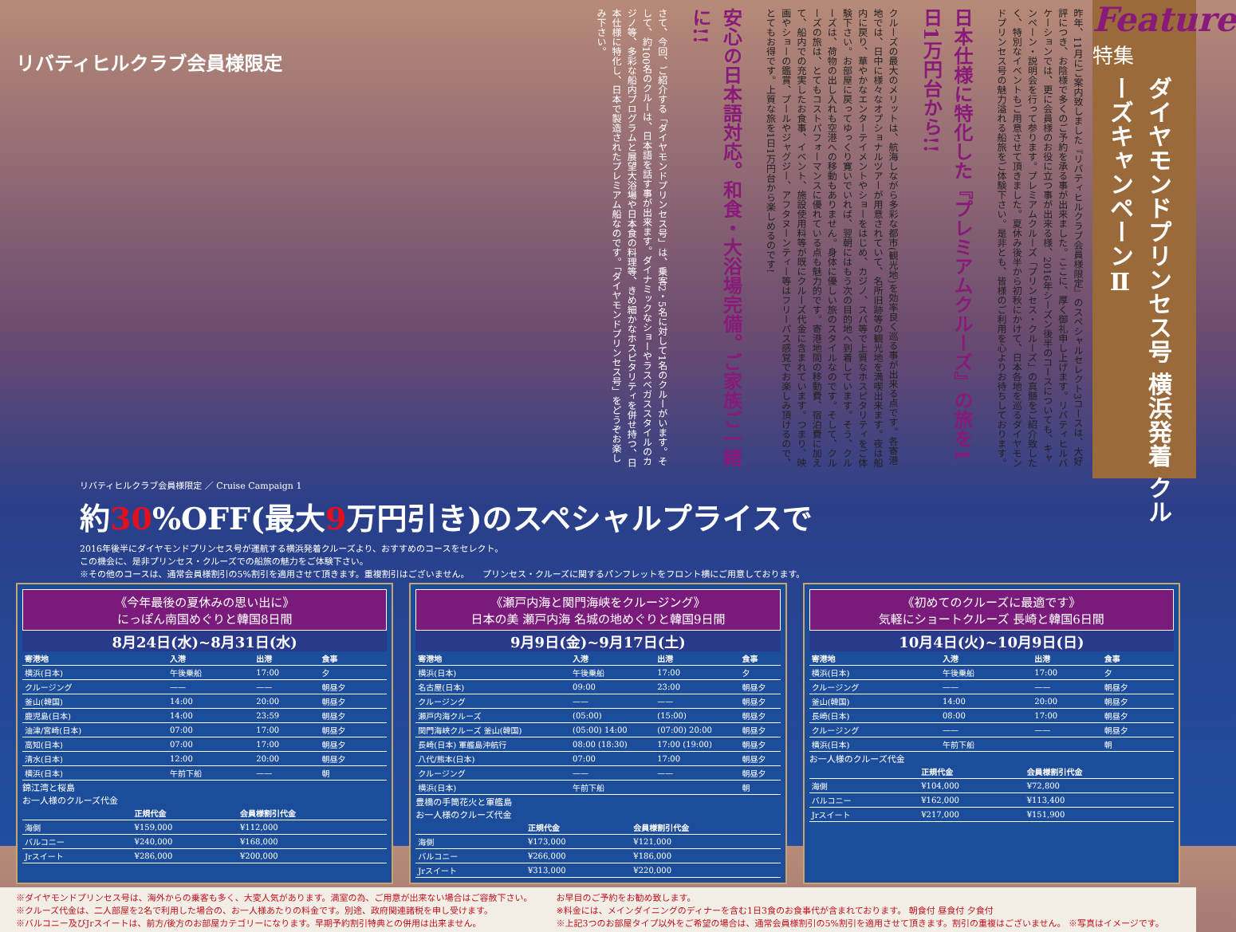Feature
特集
ダイヤモンドプリンセス号 横浜発着 クルーズキャンペーンⅡ
昨年、11月にご案内致しました『リバティヒルクラブ会員様限定』のスペシャルセレクト3コースは、大好評につき、お陰様で多くのご予約を承る事が出来ました。ここに、厚く御礼申し上げます。リバティヒルバケーションでは、更に会員様のお役に立つ事が出来る様、2016年シーズン後半のコースについても、キャンペーン・説明会を行って参ります。プレミアムクルーズ「プリンセス・クルーズ」の真髄をご紹介致したく、特別なイベントもご用意させて頂きました。夏休み後半から初秋にかけて、日本各地を巡るダイヤモンドプリンセス号の魅力溢れる船旅をご体験下さい。是非とも、皆様のご利用を心よりお待ちしております。
日本仕様に特化した『プレミアムクルーズ』の旅を1日1万円台から!!
クルーズの最大のメリットは、航海しながら多彩な都市(観光地)を効率良く巡る事が出来る点です。各寄港地では、日中に様々なオプショナルツアーが用意されていて、名所旧跡等の観光地を満喫出来ます。夜は船内に戻り、華やかなエンターテイメントやショーをはじめ、カジノ、スパ等で上質なホスピタリティをご体験下さい。お部屋に戻ってゆっくり寛いでいれば、翌朝にはもう次の目的地へ到着しています。そう、クルーズは、荷物の出し入れも空港への移動もありません。身体に優しい旅のスタイルなのです。そして、クルーズの旅は、とてもコストパフォーマンスに優れている点も魅力的です。寄港地間の移動費、宿泊費に加えて、船内での充実したお食事、イベント、施設使用料等が既にクルーズ代金に含まれています。つまり、映画やショーの鑑賞、プールやジャグジー、アフタヌーンティー等はフリーパス感覚でお楽しみ頂けるので、とてもお得です。上質な旅を1日1万円台から楽しめるのです!
安心の日本語対応。和食・大浴場完備。ご家族ご一緒に!!
さて、今回、ご紹介する「ダイヤモンドプリンセス号」は、乗客2・5名に対して1名のクルーがいます。そして、約100名のクルーは、日本語を話す事が出来ます。ダイナミックなショーやラスベガススタイルのカジノ等、多彩な船内プログラムと展望大浴場や日本食の料理等、きめ細かなホスピタリティを併せ持つ、日本仕様に特化し、日本で製造されたプレミアム船なのです。「ダイヤモンドプリンセス号」をどうぞお楽しみ下さい。
リバティヒルクラブ会員様限定
リバティヒルクラブ会員様限定 ／ Cruise Campaign 1
約30%OFF(最大9万円引き)のスペシャルプライスで
2016年後半にダイヤモンドプリンセス号が運航する横浜発着クルーズより、おすすめのコースをセレクト。
この機会に、是非プリンセス・クルーズでの船旅の魅力をご体験下さい。
※その他のコースは、通常会員様割引の5%割引を適用させて頂きます。重複割引はございません。　　プリンセス・クルーズに関するパンフレットをフロント横にご用意しております。
《今年最後の夏休みの思い出に》
にっぽん南国めぐりと韓国8日間
8月24日(水)~8月31日(水)
| 寄港地 | 入港 | 出港 | 食事 |
| --- | --- | --- | --- |
| 横浜(日本) | 午後乗船 | 17:00 | 夕 |
| クルージング | —— | —— | 朝昼夕 |
| 釜山(韓国) | 14:00 | 20:00 | 朝昼夕 |
| 鹿児島(日本) | 14:00 | 23:59 | 朝昼夕 |
| 油津/宮崎(日本) | 07:00 | 17:00 | 朝昼夕 |
| 高知(日本) | 07:00 | 17:00 | 朝昼夕 |
| 清水(日本) | 12:00 | 20:00 | 朝昼夕 |
| 横浜(日本) | 午前下船 | —— | 朝 |
錦江湾と桜島
お一人様のクルーズ代金
| | 正規代金 | 会員様割引代金 |
| --- | --- | --- |
| 海側 | ¥159,000 | ¥112,000 |
| バルコニー | ¥240,000 | ¥168,000 |
| Jrスイート | ¥286,000 | ¥200,000 |
《瀬戸内海と関門海峡をクルージング》
日本の美 瀬戸内海 名城の地めぐりと韓国9日間
9月9日(金)~9月17日(土)
| 寄港地 | 入港 | 出港 | 食事 |
| --- | --- | --- | --- |
| 横浜(日本) | 午後乗船 | 17:00 | 夕 |
| 名古屋(日本) | 09:00 | 23:00 | 朝昼夕 |
| クルージング | —— | —— | 朝昼夕 |
| 瀬戸内海クルーズ | (05:00) | (15:00) | 朝昼夕 |
| 関門海峡クルーズ 釜山(韓国) | (05:00) 14:00 | (07:00) 20:00 | 朝昼夕 |
| 長崎(日本) 軍艦島沖航行 | 08:00 (18:30) | 17:00 (19:00) | 朝昼夕 |
| 八代/熊本(日本) | 07:00 | 17:00 | 朝昼夕 |
| クルージング | —— | —— | 朝昼夕 |
| 横浜(日本) | 午前下船 | | 朝 |
豊橋の手筒花火と軍艦島
お一人様のクルーズ代金
| | 正規代金 | 会員様割引代金 |
| --- | --- | --- |
| 海側 | ¥173,000 | ¥121,000 |
| バルコニー | ¥266,000 | ¥186,000 |
| Jrスイート | ¥313,000 | ¥220,000 |
《初めてのクルーズに最適です》
気軽にショートクルーズ 長崎と韓国6日間
10月4日(火)~10月9日(日)
| 寄港地 | 入港 | 出港 | 食事 |
| --- | --- | --- | --- |
| 横浜(日本) | 午後乗船 | 17:00 | 夕 |
| クルージング | —— | —— | 朝昼夕 |
| 釜山(韓国) | 14:00 | 20:00 | 朝昼夕 |
| 長崎(日本) | 08:00 | 17:00 | 朝昼夕 |
| クルージング | —— | —— | 朝昼夕 |
| 横浜(日本) | 午前下船 | | 朝 |
お一人様のクルーズ代金
| | 正規代金 | 会員様割引代金 |
| --- | --- | --- |
| 海側 | ¥104,000 | ¥72,800 |
| バルコニー | ¥162,000 | ¥113,400 |
| Jrスイート | ¥217,000 | ¥151,900 |
※ダイヤモンドプリンセス号は、海外からの乗客も多く、大変人気があります。満室の為、ご用意が出来ない場合はご容赦下さい。
※クルーズ代金は、二人部屋を2名で利用した場合の、お一人様あたりの料金です。別途、政府関連諸税を申し受けます。
※バルコニー及びJrスイートは、前方/後方のお部屋カテゴリーになります。早期予約割引特典との併用は出来ません。
お早目のご予約をお勧め致します。
※料金には、メインダイニングのディナーを含む1日3食のお食事代が含まれております。 朝食付 昼食付 夕食付
※上記3つのお部屋タイプ以外をご希望の場合は、通常会員様割引の5%割引を適用させて頂きます。割引の重複はございません。 ※写真はイメージです。